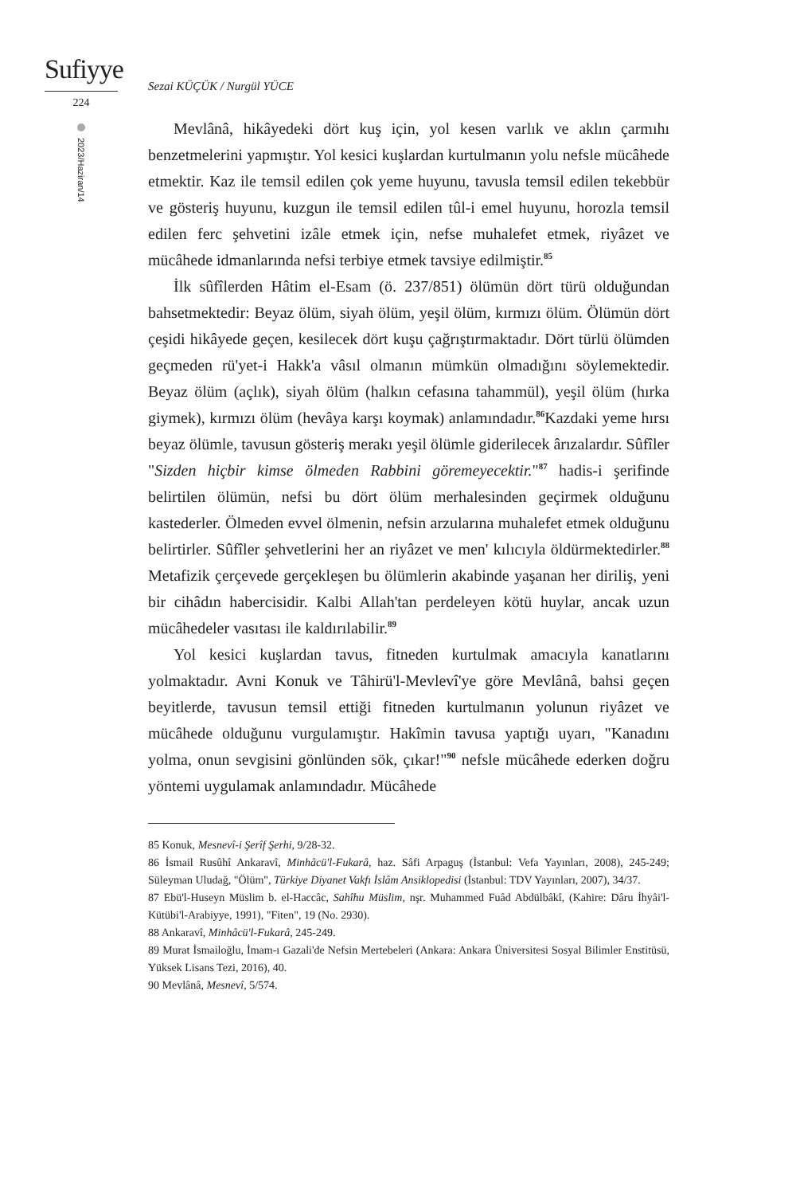Sufiyye
224
2023/Haziran/14
Sezai KÜÇÜK / Nurgül YÜCE
Mevlânâ, hikâyedeki dört kuş için, yol kesen varlık ve aklın çarmıhı benzetmelerini yapmıştır. Yol kesici kuşlardan kurtulmanın yolu nefsle mücâhede etmektir. Kaz ile temsil edilen çok yeme huyunu, tavusla temsil edilen tekebbür ve gösteriş huyunu, kuzgun ile temsil edilen tûl-i emel huyunu, horozla temsil edilen ferc şehvetini izâle etmek için, nefse muhalefet etmek, riyâzet ve mücâhede idmanlarında nefsi terbiye etmek tavsiye edilmiştir.<sup>85</sup>
İlk sûfîlerden Hâtim el-Esam (ö. 237/851) ölümün dört türü olduğundan bahsetmektedir: Beyaz ölüm, siyah ölüm, yeşil ölüm, kırmızı ölüm. Ölümün dört çeşidi hikâyede geçen, kesilecek dört kuşu çağrıştırmaktadır. Dört türlü ölümden geçmeden rü'yet-i Hakk'a vâsıl olmanın mümkün olmadığını söylemektedir. Beyaz ölüm (açlık), siyah ölüm (halkın cefasına tahammül), yeşil ölüm (hırka giymek), kırmızı ölüm (hevâya karşı koymak) anlamındadır.<sup>86</sup>Kazdaki yeme hırsı beyaz ölümle, tavusun gösteriş merakı yeşil ölümle giderilecek ârızalardır. Sûfîler "Sizden hiçbir kimse ölmeden Rabbini göremeyecektir."<sup>87</sup> hadis-i şerifinde belirtilen ölümün, nefsi bu dört ölüm merhalesinden geçirmek olduğunu kastederler. Ölmeden evvel ölmenin, nefsin arzularına muhalefet etmek olduğunu belirtirler. Sûfîler şehvetlerini her an riyâzet ve men' kılıcıyla öldürmektedirler.<sup>88</sup> Metafizik çerçevede gerçekleşen bu ölümlerin akabinde yaşanan her diriliş, yeni bir cihâdın habercisidir. Kalbi Allah'tan perdeleyen kötü huylar, ancak uzun mücâhedeler vasıtası ile kaldırılabilir.<sup>89</sup>
Yol kesici kuşlardan tavus, fitneden kurtulmak amacıyla kanatlarını yolmaktadır. Avni Konuk ve Tâhirü'l-Mevlevî'ye göre Mevlânâ, bahsi geçen beyitlerde, tavusun temsil ettiği fitneden kurtulmanın yolunun riyâzet ve mücâhede olduğunu vurgulamıştır. Hakîmin tavusa yaptığı uyarı, "Kanadını yolma, onun sevgisini gönlünden sök, çıkar!"<sup>90</sup> nefsle mücâhede ederken doğru yöntemi uygulamak anlamındadır. Mücâhede
85 Konuk, Mesnevî-i Şerîf Şerhi, 9/28-32.
86 İsmail Rusûhî Ankaravî, Minhâcü'l-Fukarâ, haz. Sâfi Arpaguş (İstanbul: Vefa Yayınları, 2008), 245-249; Süleyman Uludağ, "Ölüm", Türkiye Diyanet Vakfı İslâm Ansiklopedisi (İstanbul: TDV Yayınları, 2007), 34/37.
87 Ebü'l-Huseyn Müslim b. el-Haccâc, Sahîhu Müslim, nşr. Muhammed Fuâd Abdülbâkî, (Kahire: Dâru İhyâi'l-Kütübi'l-Arabiyye, 1991), "Fiten", 19 (No. 2930).
88 Ankaravî, Minhâcü'l-Fukarâ, 245-249.
89 Murat İsmailoğlu, İmam-ı Gazali'de Nefsin Mertebeleri (Ankara: Ankara Üniversitesi Sosyal Bilimler Enstitüsü, Yüksek Lisans Tezi, 2016), 40.
90 Mevlânâ, Mesnevî, 5/574.